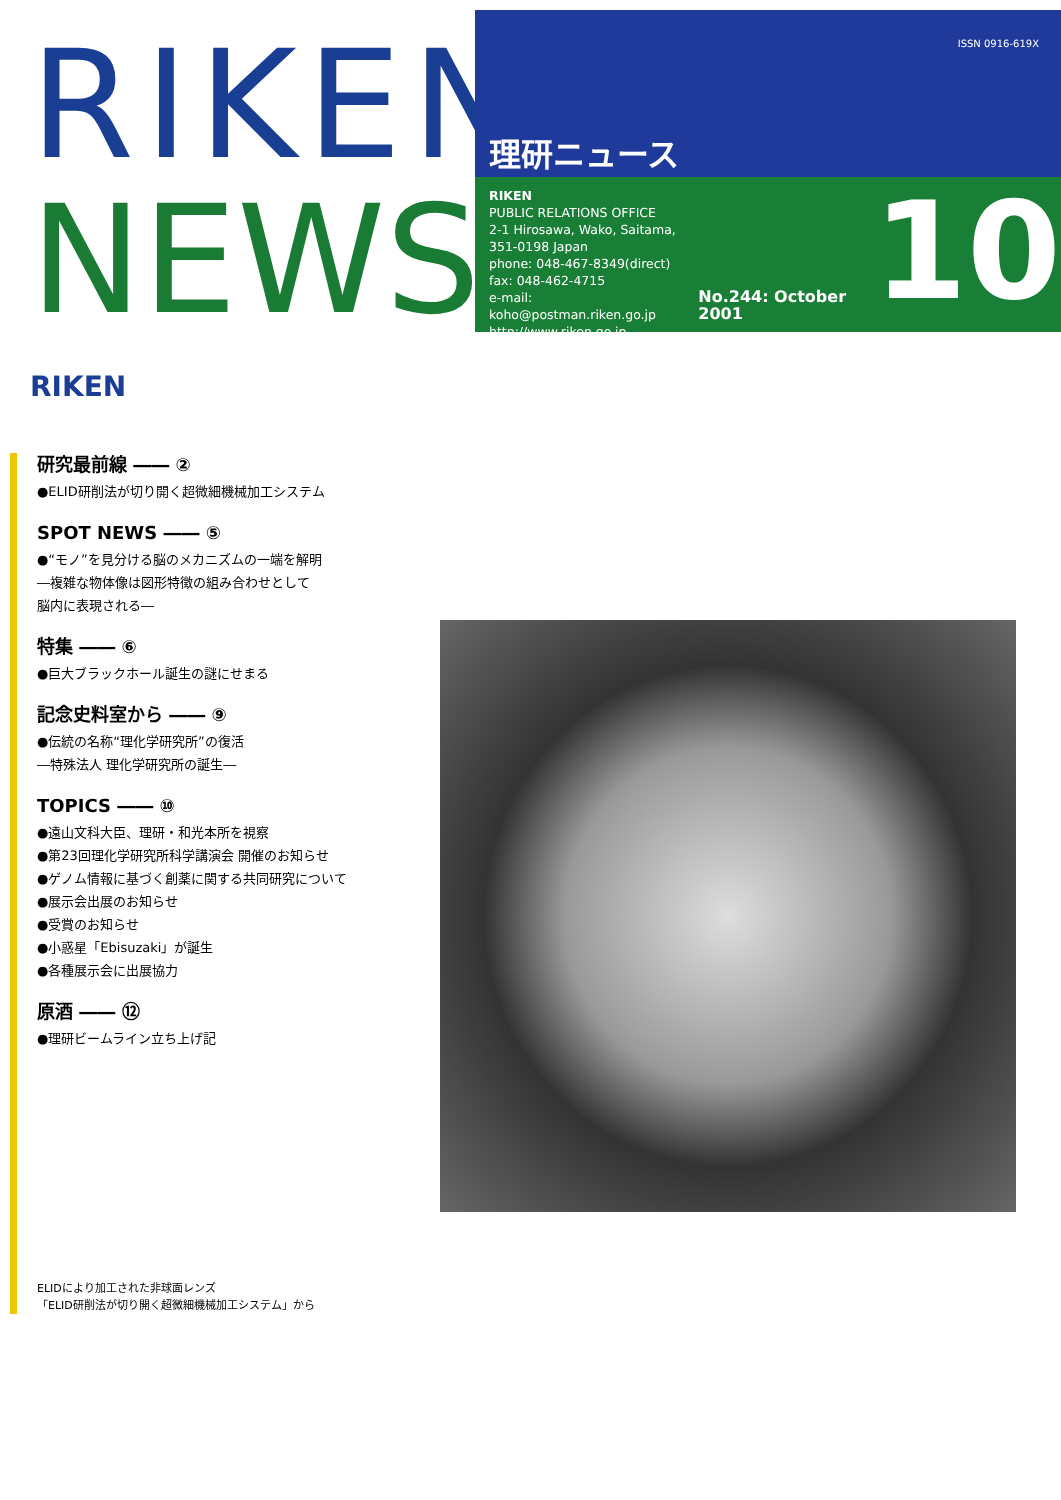RIKEN
NEWS
ISSN 0916-619X
理研ニュース
RIKEN
PUBLIC RELATIONS OFFICE
2-1 Hirosawa, Wako, Saitama,
351-0198 Japan
phone: 048-467-8349(direct)
fax: 048-462-4715
e-mail: koho@postman.riken.go.jp
http://www.riken.go.jp
No.244: October 2001
10
RIKEN
研究最前線 ―― ②
●ELID研削法が切り開く超微細機械加工システム
SPOT NEWS ―― ⑤
●“モノ”を見分ける脳のメカニズムの一端を解明
―複雑な物体像は図形特徴の組み合わせとして
脳内に表現される―
特集 ―― ⑥
●巨大ブラックホール誕生の謎にせまる
記念史料室から ―― ⑨
●伝統の名称“理化学研究所”の復活
―特殊法人 理化学研究所の誕生―
TOPICS ―― ⑩
●遠山文科大臣、理研・和光本所を視察
●第23回理化学研究所科学講演会 開催のお知らせ
●ゲノム情報に基づく創薬に関する共同研究について
●展示会出展のお知らせ
●受賞のお知らせ
●小惑星「Ebisuzaki」が誕生
●各種展示会に出展協力
原酒 ―― ⑫
●理研ビームライン立ち上げ記
ELIDにより加工された非球面レンズ
「ELID研削法が切り開く超微細機械加工システム」から